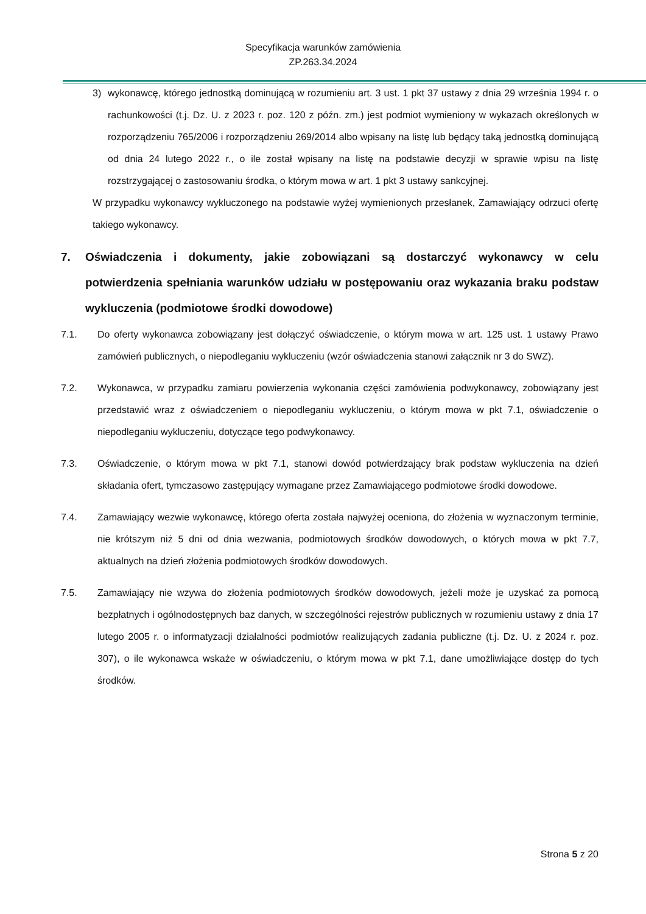Specyfikacja warunków zamówienia
ZP.263.34.2024
3) wykonawcę, którego jednostką dominującą w rozumieniu art. 3 ust. 1 pkt 37 ustawy z dnia 29 września 1994 r. o rachunkowości (t.j. Dz. U. z 2023 r. poz. 120 z późn. zm.) jest podmiot wymieniony w wykazach określonych w rozporządzeniu 765/2006 i rozporządzeniu 269/2014 albo wpisany na listę lub będący taką jednostką dominującą od dnia 24 lutego 2022 r., o ile został wpisany na listę na podstawie decyzji w sprawie wpisu na listę rozstrzygającej o zastosowaniu środka, o którym mowa w art. 1 pkt 3 ustawy sankcyjnej.
W przypadku wykonawcy wykluczonego na podstawie wyżej wymienionych przesłanek, Zamawiający odrzuci ofertę takiego wykonawcy.
7. Oświadczenia i dokumenty, jakie zobowiązani są dostarczyć wykonawcy w celu potwierdzenia spełniania warunków udziału w postępowaniu oraz wykazania braku podstaw wykluczenia (podmiotowe środki dowodowe)
7.1. Do oferty wykonawca zobowiązany jest dołączyć oświadczenie, o którym mowa w art. 125 ust. 1 ustawy Prawo zamówień publicznych, o niepodleganiu wykluczeniu (wzór oświadczenia stanowi załącznik nr 3 do SWZ).
7.2. Wykonawca, w przypadku zamiaru powierzenia wykonania części zamówienia podwykonawcy, zobowiązany jest przedstawić wraz z oświadczeniem o niepodleganiu wykluczeniu, o którym mowa w pkt 7.1, oświadczenie o niepodleganiu wykluczeniu, dotyczące tego podwykonawcy.
7.3. Oświadczenie, o którym mowa w pkt 7.1, stanowi dowód potwierdzający brak podstaw wykluczenia na dzień składania ofert, tymczasowo zastępujący wymagane przez Zamawiającego podmiotowe środki dowodowe.
7.4. Zamawiający wezwie wykonawcę, którego oferta została najwyżej oceniona, do złożenia w wyznaczonym terminie, nie krótszym niż 5 dni od dnia wezwania, podmiotowych środków dowodowych, o których mowa w pkt 7.7, aktualnych na dzień złożenia podmiotowych środków dowodowych.
7.5. Zamawiający nie wzywa do złożenia podmiotowych środków dowodowych, jeżeli może je uzyskać za pomocą bezpłatnych i ogólnodostępnych baz danych, w szczególności rejestrów publicznych w rozumieniu ustawy z dnia 17 lutego 2005 r. o informatyzacji działalności podmiotów realizujących zadania publiczne (t.j. Dz. U. z 2024 r. poz. 307), o ile wykonawca wskaże w oświadczeniu, o którym mowa w pkt 7.1, dane umożliwiające dostęp do tych środków.
Strona 5 z 20